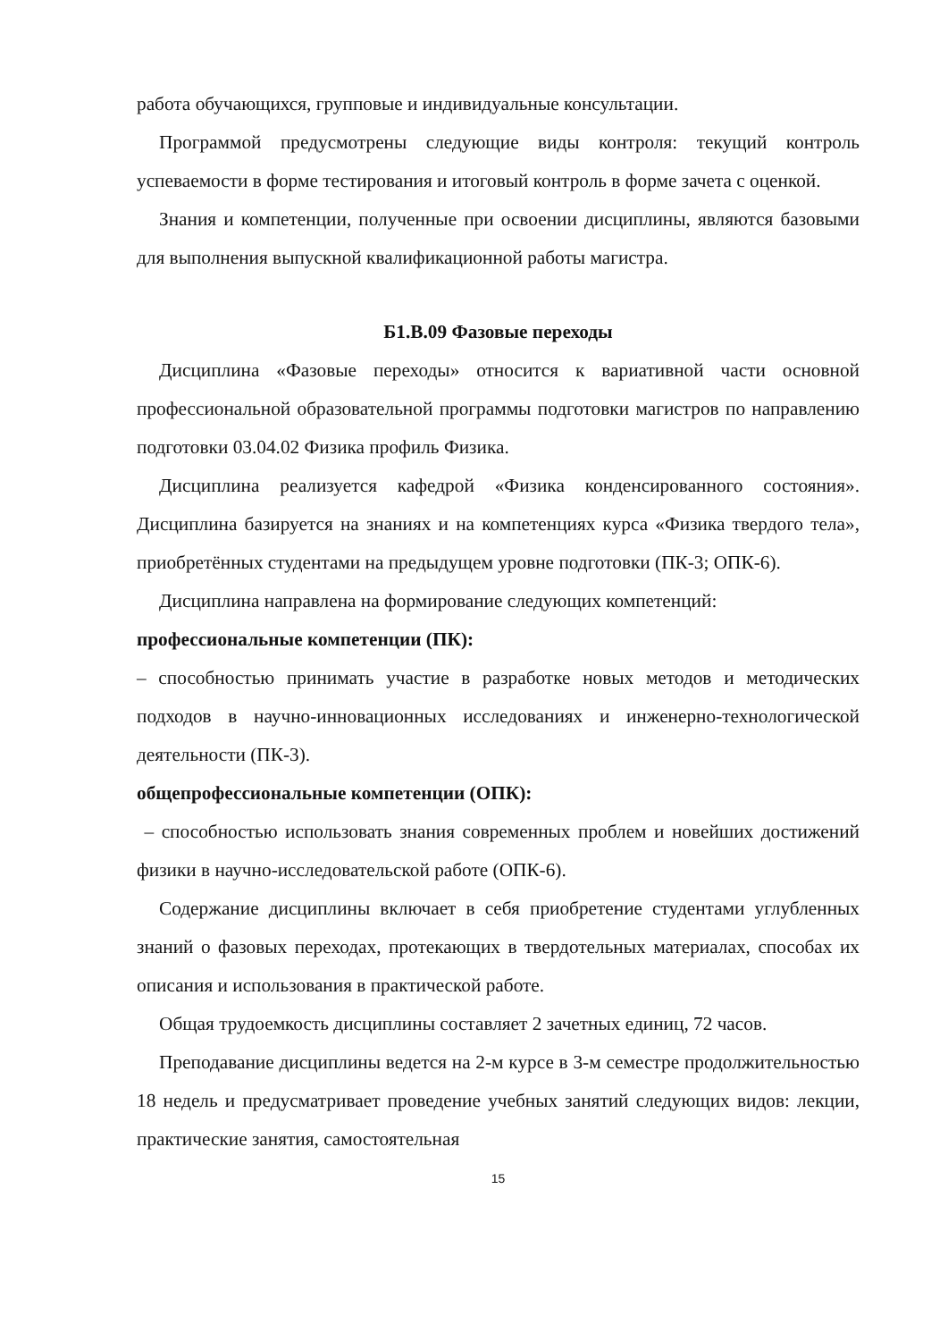работа обучающихся, групповые и индивидуальные консультации.
Программой предусмотрены следующие виды контроля: текущий контроль успеваемости в форме тестирования и итоговый контроль в форме зачета с оценкой.
Знания и компетенции, полученные при освоении дисциплины, являются базовыми для выполнения выпускной квалификационной работы магистра.
Б1.В.09 Фазовые переходы
Дисциплина «Фазовые переходы» относится к вариативной части основной профессиональной образовательной программы подготовки магистров по направлению подготовки 03.04.02 Физика профиль Физика.
Дисциплина реализуется кафедрой «Физика конденсированного состояния». Дисциплина базируется на знаниях и на компетенциях курса «Физика твердого тела», приобретённых студентами на предыдущем уровне подготовки (ПК-3; ОПК-6).
Дисциплина направлена на формирование следующих компетенций:
профессиональные компетенции (ПК):
– способностью принимать участие в разработке новых методов и методических подходов в научно-инновационных исследованиях и инженерно-технологической деятельности (ПК-3).
общепрофессиональные компетенции (ОПК):
– способностью использовать знания современных проблем и новейших достижений физики в научно-исследовательской работе (ОПК-6).
Содержание дисциплины включает в себя приобретение студентами углубленных знаний о фазовых переходах, протекающих в твердотельных материалах, способах их описания и использования в практической работе.
Общая трудоемкость дисциплины составляет 2 зачетных единиц, 72 часов.
Преподавание дисциплины ведется на 2-м курсе в 3-м семестре продолжительностью 18 недель и предусматривает проведение учебных занятий следующих видов: лекции, практические занятия, самостоятельная
15